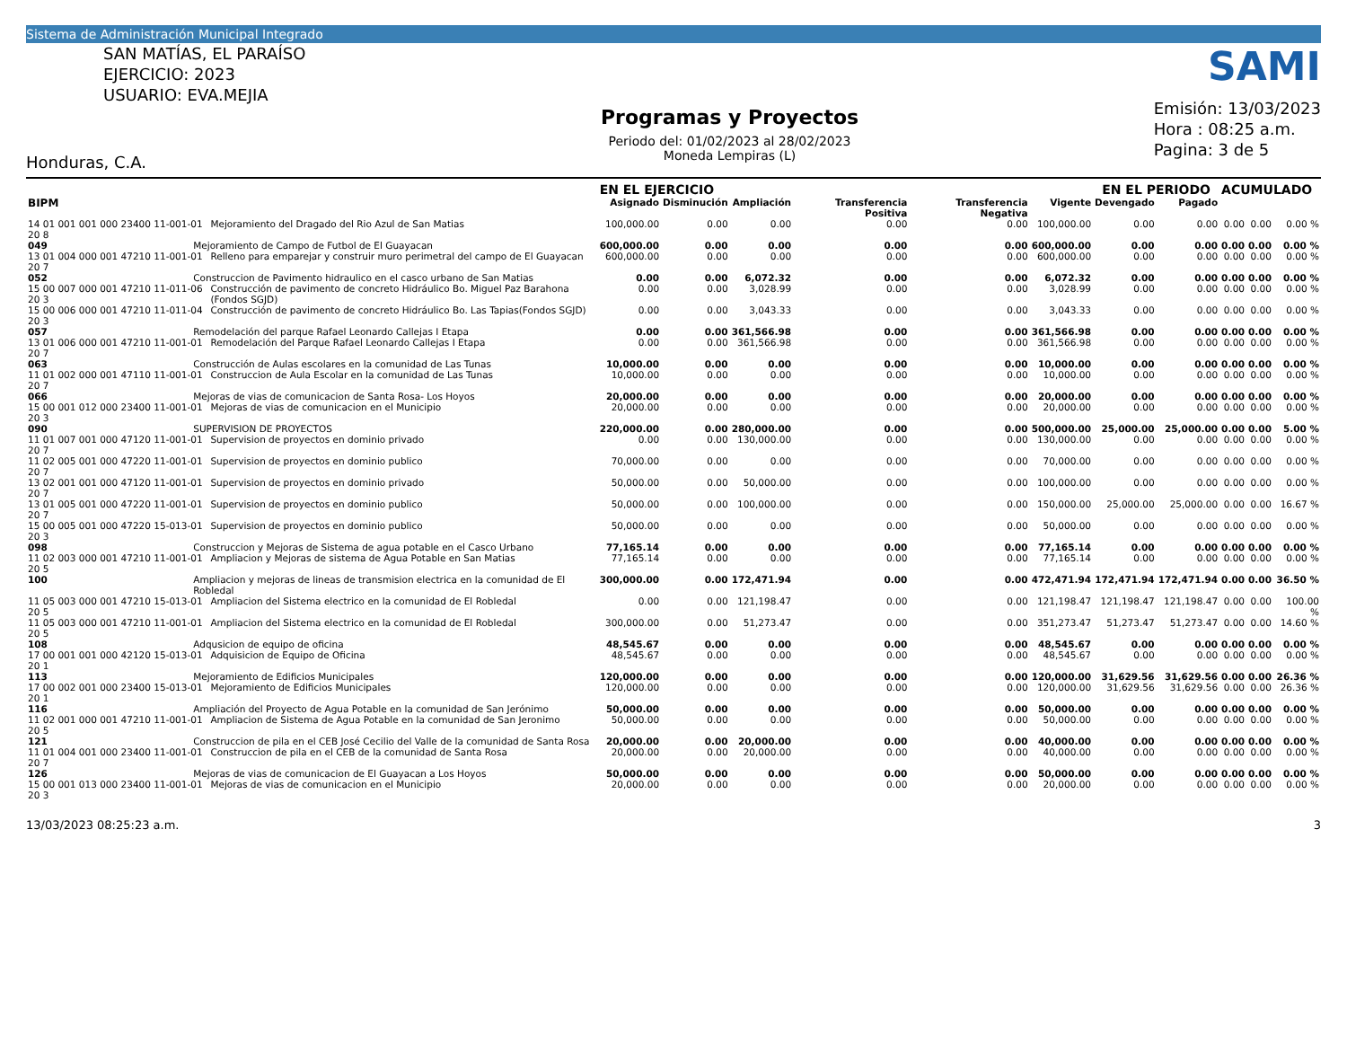Sistema de Administración Municipal Integrado
SAN MATÍAS, EL PARAÍSO
EJERCICIO: 2023
USUARIO: EVA.MEJIA
Honduras, C.A.
Programas y Proyectos
Periodo del: 01/02/2023 al 28/02/2023
Moneda Lempiras (L)
SAMI
Emisión: 13/03/2023
Hora : 08:25 a.m.
Pagina: 3 de 5
| | | | EN EL EJERCICIO | | | | | | EN EL PERIODO | | ACUMULADO | | |
| --- | --- | --- | --- | --- | --- | --- | --- | --- | --- | --- | --- | --- | --- |
| BIPM | | | Asignado | Disminución | Ampliación | Transferencia Positiva | Transferencia Negativa | Vigente | Devengado | Pagado | | | |
| 14 01 001 001 000 23400 11-001-01 20 8 | | Mejoramiento del Dragado del Rio Azul de San Matias | 100,000.00 | 0.00 | 0.00 | 0.00 | 0.00 | 100,000.00 | 0.00 | 0.00 | 0.00 | 0.00 | 0.00 % |
| 049 | Mejoramiento de Campo de Futbol de El Guayacan | | 600,000.00 | 0.00 | 0.00 | 0.00 | 0.00 | 600,000.00 | 0.00 | 0.00 | 0.00 | 0.00 | 0.00 % |
| 13 01 004 000 001 47210 11-001-01 20 7 | | Relleno para emparejar y construir muro perimetral del campo de El Guayacan | 600,000.00 | 0.00 | 0.00 | 0.00 | 0.00 | 600,000.00 | 0.00 | 0.00 | 0.00 | 0.00 | 0.00 % |
| 052 | Construccion de Pavimento hidraulico en el casco urbano de San Matias | | 0.00 | 0.00 | 6,072.32 | 0.00 | 0.00 | 6,072.32 | 0.00 | 0.00 | 0.00 | 0.00 | 0.00 % |
| 15 00 007 000 001 47210 11-011-06 20 3 | | Construcción de pavimento de concreto Hidráulico Bo. Miguel Paz Barahona (Fondos SGJD) | 0.00 | 0.00 | 3,028.99 | 0.00 | 0.00 | 3,028.99 | 0.00 | 0.00 | 0.00 | 0.00 | 0.00 % |
| 15 00 006 000 001 47210 11-011-04 20 3 | | Construcción de pavimento de concreto Hidráulico Bo. Las Tapias(Fondos SGJD) | 0.00 | 0.00 | 3,043.33 | 0.00 | 0.00 | 3,043.33 | 0.00 | 0.00 | 0.00 | 0.00 | 0.00 % |
| 057 | Remodelación del parque Rafael Leonardo Callejas I Etapa | | 0.00 | 0.00 | 361,566.98 | 0.00 | 0.00 | 361,566.98 | 0.00 | 0.00 | 0.00 | 0.00 | 0.00 % |
| 13 01 006 000 001 47210 11-001-01 20 7 | | Remodelación del Parque Rafael Leonardo Callejas I Etapa | 0.00 | 0.00 | 361,566.98 | 0.00 | 0.00 | 361,566.98 | 0.00 | 0.00 | 0.00 | 0.00 | 0.00 % |
| 063 | Construcción de Aulas escolares en la comunidad de Las Tunas | | 10,000.00 | 0.00 | 0.00 | 0.00 | 0.00 | 10,000.00 | 0.00 | 0.00 | 0.00 | 0.00 | 0.00 % |
| 11 01 002 000 001 47110 11-001-01 20 7 | | Construccion de Aula Escolar en la comunidad de Las Tunas | 10,000.00 | 0.00 | 0.00 | 0.00 | 0.00 | 10,000.00 | 0.00 | 0.00 | 0.00 | 0.00 | 0.00 % |
| 066 | Mejoras de vias de comunicacion de Santa Rosa- Los Hoyos | | 20,000.00 | 0.00 | 0.00 | 0.00 | 0.00 | 20,000.00 | 0.00 | 0.00 | 0.00 | 0.00 | 0.00 % |
| 15 00 001 012 000 23400 11-001-01 20 3 | | Mejoras de vias de comunicacion en el Municipio | 20,000.00 | 0.00 | 0.00 | 0.00 | 0.00 | 20,000.00 | 0.00 | 0.00 | 0.00 | 0.00 | 0.00 % |
| 090 | SUPERVISION DE PROYECTOS | | 220,000.00 | 0.00 | 280,000.00 | 0.00 | 0.00 | 500,000.00 | 25,000.00 | 25,000.00 | 0.00 | 0.00 | 5.00 % |
| 11 01 007 001 000 47120 11-001-01 20 7 | | Supervision de proyectos en dominio privado | 0.00 | 0.00 | 130,000.00 | 0.00 | 0.00 | 130,000.00 | 0.00 | 0.00 | 0.00 | 0.00 | 0.00 % |
| 11 02 005 001 000 47220 11-001-01 20 7 | | Supervision de proyectos en dominio publico | 70,000.00 | 0.00 | 0.00 | 0.00 | 0.00 | 70,000.00 | 0.00 | 0.00 | 0.00 | 0.00 | 0.00 % |
| 13 02 001 001 000 47120 11-001-01 20 7 | | Supervision de proyectos en dominio privado | 50,000.00 | 0.00 | 50,000.00 | 0.00 | 0.00 | 100,000.00 | 0.00 | 0.00 | 0.00 | 0.00 | 0.00 % |
| 13 01 005 001 000 47220 11-001-01 20 7 | | Supervision de proyectos en dominio publico | 50,000.00 | 0.00 | 100,000.00 | 0.00 | 0.00 | 150,000.00 | 25,000.00 | 25,000.00 | 0.00 | 0.00 | 16.67 % |
| 15 00 005 001 000 47220 15-013-01 20 3 | | Supervision de proyectos en dominio publico | 50,000.00 | 0.00 | 0.00 | 0.00 | 0.00 | 50,000.00 | 0.00 | 0.00 | 0.00 | 0.00 | 0.00 % |
| 098 | Construccion y Mejoras de Sistema de agua potable en el Casco Urbano | | 77,165.14 | 0.00 | 0.00 | 0.00 | 0.00 | 77,165.14 | 0.00 | 0.00 | 0.00 | 0.00 | 0.00 % |
| 11 02 003 000 001 47210 11-001-01 20 5 | | Ampliacion y Mejoras de sistema de Agua Potable en San Matias | 77,165.14 | 0.00 | 0.00 | 0.00 | 0.00 | 77,165.14 | 0.00 | 0.00 | 0.00 | 0.00 | 0.00 % |
| 100 | Ampliacion y mejoras de lineas de transmision electrica en la comunidad de El Robledal | | 300,000.00 | 0.00 | 172,471.94 | 0.00 | 0.00 | 472,471.94 | 172,471.94 | 172,471.94 | 0.00 | 0.00 | 36.50 % |
| 11 05 003 000 001 47210 15-013-01 20 5 | | Ampliacion del Sistema electrico en la comunidad de El Robledal | 0.00 | 0.00 | 121,198.47 | 0.00 | 0.00 | 121,198.47 | 121,198.47 | 121,198.47 | 0.00 | 0.00 | 100.00 % |
| 11 05 003 000 001 47210 11-001-01 20 5 | | Ampliacion del Sistema electrico en la comunidad de El Robledal | 300,000.00 | 0.00 | 51,273.47 | 0.00 | 0.00 | 351,273.47 | 51,273.47 | 51,273.47 | 0.00 | 0.00 | 14.60 % |
| 108 | Adqusicion de equipo de oficina | | 48,545.67 | 0.00 | 0.00 | 0.00 | 0.00 | 48,545.67 | 0.00 | 0.00 | 0.00 | 0.00 | 0.00 % |
| 17 00 001 001 000 42120 15-013-01 20 1 | | Adquisicion de Equipo de Oficina | 48,545.67 | 0.00 | 0.00 | 0.00 | 0.00 | 48,545.67 | 0.00 | 0.00 | 0.00 | 0.00 | 0.00 % |
| 113 | Mejoramiento de Edificios Municipales | | 120,000.00 | 0.00 | 0.00 | 0.00 | 0.00 | 120,000.00 | 31,629.56 | 31,629.56 | 0.00 | 0.00 | 26.36 % |
| 17 00 002 001 000 23400 15-013-01 20 1 | | Mejoramiento de Edificios Municipales | 120,000.00 | 0.00 | 0.00 | 0.00 | 0.00 | 120,000.00 | 31,629.56 | 31,629.56 | 0.00 | 0.00 | 26.36 % |
| 116 | Ampliación del Proyecto de Agua Potable en la comunidad de San Jerónimo | | 50,000.00 | 0.00 | 0.00 | 0.00 | 0.00 | 50,000.00 | 0.00 | 0.00 | 0.00 | 0.00 | 0.00 % |
| 11 02 001 000 001 47210 11-001-01 20 5 | | Ampliacion de Sistema de Agua Potable en la comunidad de San Jeronimo | 50,000.00 | 0.00 | 0.00 | 0.00 | 0.00 | 50,000.00 | 0.00 | 0.00 | 0.00 | 0.00 | 0.00 % |
| 121 | Construccion de pila en el CEB José Cecilio del Valle de la comunidad de Santa Rosa | | 20,000.00 | 0.00 | 20,000.00 | 0.00 | 0.00 | 40,000.00 | 0.00 | 0.00 | 0.00 | 0.00 | 0.00 % |
| 11 01 004 001 000 23400 11-001-01 20 7 | | Construccion de pila en el CEB de la comunidad de Santa Rosa | 20,000.00 | 0.00 | 20,000.00 | 0.00 | 0.00 | 40,000.00 | 0.00 | 0.00 | 0.00 | 0.00 | 0.00 % |
| 126 | Mejoras de vias de comunicacion de El Guayacan a Los Hoyos | | 50,000.00 | 0.00 | 0.00 | 0.00 | 0.00 | 50,000.00 | 0.00 | 0.00 | 0.00 | 0.00 | 0.00 % |
| 15 00 001 013 000 23400 11-001-01 20 3 | | Mejoras de vias de comunicacion en el Municipio | 20,000.00 | 0.00 | 0.00 | 0.00 | 0.00 | 20,000.00 | 0.00 | 0.00 | 0.00 | 0.00 | 0.00 % |
13/03/2023 08:25:23 a.m. 3